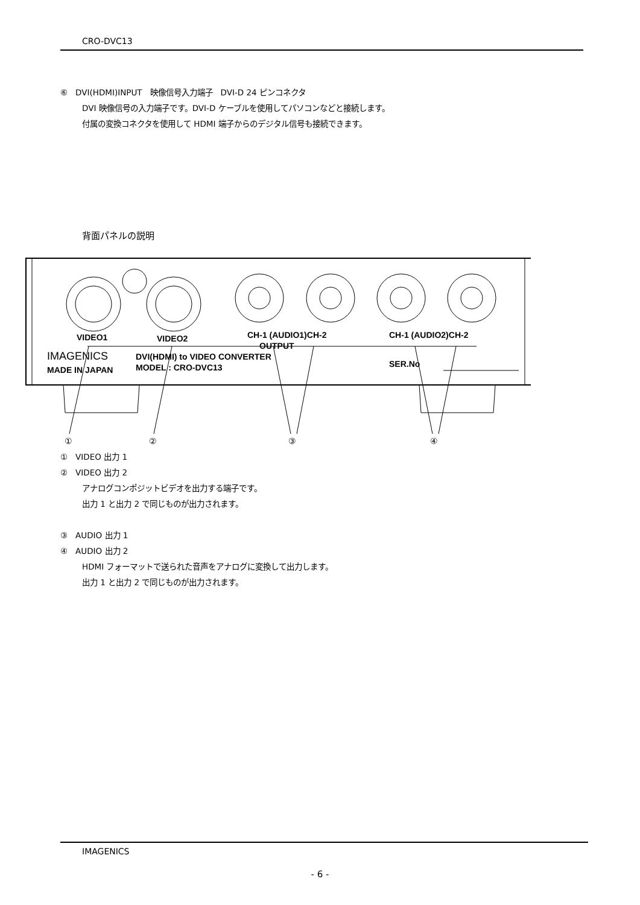CRO-DVC13
⑥　DVI(HDMI)INPUT　映像信号入力端子　DVI-D 24 ピンコネクタ
DVI 映像信号の入力端子です。DVI-D ケーブルを使用してパソコンなどと接続します。
付属の変換コネクタを使用して HDMI 端子からのデジタル信号も接続できます。
背面パネルの説明
VIDEO1
VIDEO2
CH-1 (AUDIO1)CH-2
CH-1 (AUDIO2)CH-2
OUTPUT
IMAGENICS
MADE IN JAPAN
DVI(HDMI) to VIDEO CONVERTER
MODEL : CRO-DVC13
SER.No
①
②
③
④
①　VIDEO 出力 1
②　VIDEO 出力 2
アナログコンポジットビデオを出力する端子です。
出力 1 と出力 2 で同じものが出力されます。
③　AUDIO 出力 1
④　AUDIO 出力 2
HDMI フォーマットで送られた音声をアナログに変換して出力します。
出力 1 と出力 2 で同じものが出力されます。
IMAGENICS
- 6 -